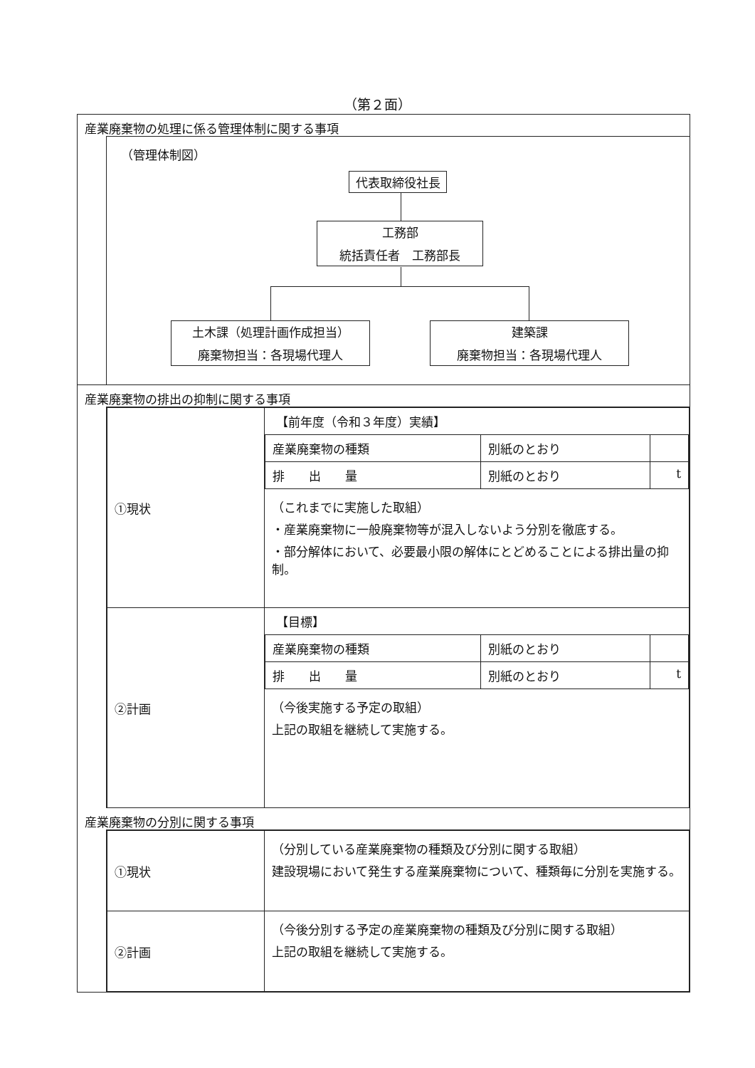（第２面）
産業廃棄物の処理に係る管理体制に関する事項
（管理体制図）
代表取締役社長
工務部
統括責任者　工務部長
土木課（処理計画作成担当）
廃棄物担当：各現場代理人
建築課
廃棄物担当：各現場代理人
産業廃棄物の排出の抑制に関する事項
| ①現状 | 【前年度（令和３年度）実績】 / 産業廃棄物の種類 / 別紙のとおり / / / 排 出 量 / 別紙のとおり / t / （これまでに実施した取組） ・産業廃棄物に一般廃棄物等が混入しないよう分別を徹底する。 ・部分解体において、必要最小限の解体にとどめることによる排出量の抑制。 |
| ②計画 | 【目標】 / 産業廃棄物の種類 / 別紙のとおり / / / 排 出 量 / 別紙のとおり / t / （今後実施する予定の取組） 上記の取組を継続して実施する。 |
産業廃棄物の分別に関する事項
| ①現状 | （分別している産業廃棄物の種類及び分別に関する取組） 建設現場において発生する産業廃棄物について、種類毎に分別を実施する。 |
| ②計画 | （今後分別する予定の産業廃棄物の種類及び分別に関する取組） 上記の取組を継続して実施する。 |